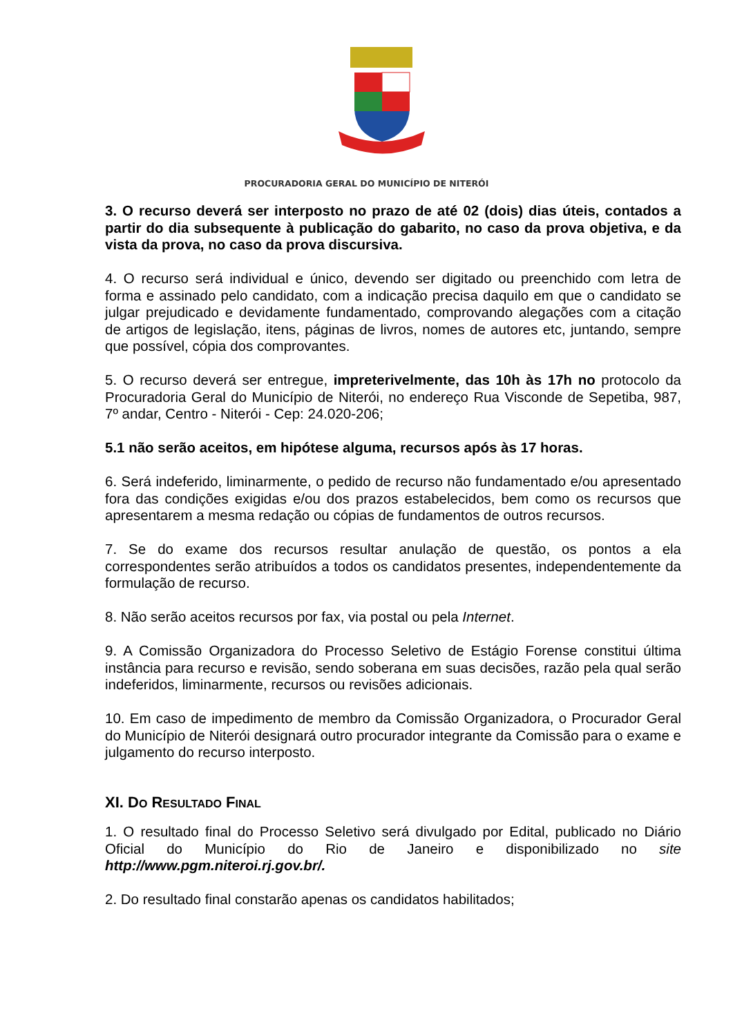PROCURADORIA GERAL DO MUNICÍPIO DE NITERÓI
3. O recurso deverá ser interposto no prazo de até 02 (dois) dias úteis, contados a partir do dia subsequente à publicação do gabarito, no caso da prova objetiva, e da vista da prova, no caso da prova discursiva.
4. O recurso será individual e único, devendo ser digitado ou preenchido com letra de forma e assinado pelo candidato, com a indicação precisa daquilo em que o candidato se julgar prejudicado e devidamente fundamentado, comprovando alegações com a citação de artigos de legislação, itens, páginas de livros, nomes de autores etc, juntando, sempre que possível, cópia dos comprovantes.
5. O recurso deverá ser entregue, impreterivelmente, das 10h às 17h no protocolo da Procuradoria Geral do Município de Niterói, no endereço Rua Visconde de Sepetiba, 987, 7º andar, Centro - Niterói - Cep: 24.020-206;
5.1 não serão aceitos, em hipótese alguma, recursos após às 17 horas.
6. Será indeferido, liminarmente, o pedido de recurso não fundamentado e/ou apresentado fora das condições exigidas e/ou dos prazos estabelecidos, bem como os recursos que apresentarem a mesma redação ou cópias de fundamentos de outros recursos.
7. Se do exame dos recursos resultar anulação de questão, os pontos a ela correspondentes serão atribuídos a todos os candidatos presentes, independentemente da formulação de recurso.
8. Não serão aceitos recursos por fax, via postal ou pela Internet.
9. A Comissão Organizadora do Processo Seletivo de Estágio Forense constitui última instância para recurso e revisão, sendo soberana em suas decisões, razão pela qual serão indeferidos, liminarmente, recursos ou revisões adicionais.
10. Em caso de impedimento de membro da Comissão Organizadora, o Procurador Geral do Município de Niterói designará outro procurador integrante da Comissão para o exame e julgamento do recurso interposto.
XI. DO RESULTADO FINAL
1. O resultado final do Processo Seletivo será divulgado por Edital, publicado no Diário Oficial do Município do Rio de Janeiro e disponibilizado no site http://www.pgm.niteroi.rj.gov.br/.
2. Do resultado final constarão apenas os candidatos habilitados;